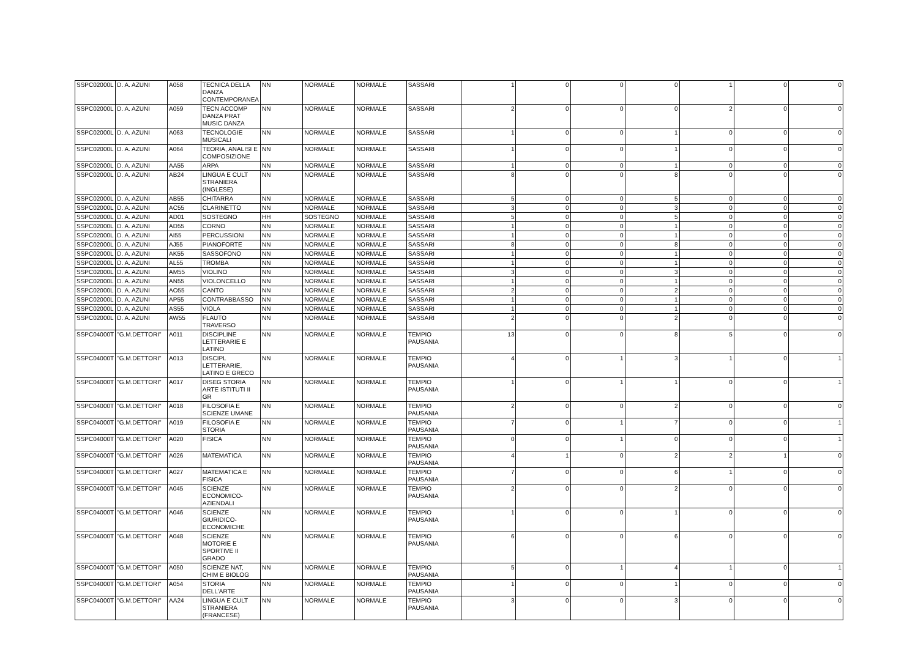| SSPC02000L | D. A. AZUNI | A058 | TECNICA DELLA DANZA CONTEMPORANEA | NN | NORMALE | NORMALE | SASSARI | 1 | 0 | 0 | 0 | 1 | 0 | 0 |
| SSPC02000L | D. A. AZUNI | A059 | TECN ACCOMP DANZA PRAT MUSIC DANZA | NN | NORMALE | NORMALE | SASSARI | 2 | 0 | 0 | 0 | 2 | 0 | 0 |
| SSPC02000L | D. A. AZUNI | A063 | TECNOLOGIE MUSICALI | NN | NORMALE | NORMALE | SASSARI | 1 | 0 | 0 | 1 | 0 | 0 | 0 |
| SSPC02000L | D. A. AZUNI | A064 | TEORIA, ANALISI E COMPOSIZIONE | NN | NORMALE | NORMALE | SASSARI | 1 | 0 | 0 | 1 | 0 | 0 | 0 |
| SSPC02000L | D. A. AZUNI | AA55 | ARPA | NN | NORMALE | NORMALE | SASSARI | 1 | 0 | 0 | 1 | 0 | 0 | 0 |
| SSPC02000L | D. A. AZUNI | AB24 | LINGUA E CULT STRANIERA (INGLESE) | NN | NORMALE | NORMALE | SASSARI | 8 | 0 | 0 | 8 | 0 | 0 | 0 |
| SSPC02000L | D. A. AZUNI | AB55 | CHITARRA | NN | NORMALE | NORMALE | SASSARI | 5 | 0 | 0 | 5 | 0 | 0 | 0 |
| SSPC02000L | D. A. AZUNI | AC55 | CLARINETTO | NN | NORMALE | NORMALE | SASSARI | 3 | 0 | 0 | 3 | 0 | 0 | 0 |
| SSPC02000L | D. A. AZUNI | AD01 | SOSTEGNO | HH | SOSTEGNO | NORMALE | SASSARI | 5 | 0 | 0 | 5 | 0 | 0 | 0 |
| SSPC02000L | D. A. AZUNI | AD55 | CORNO | NN | NORMALE | NORMALE | SASSARI | 1 | 0 | 0 | 1 | 0 | 0 | 0 |
| SSPC02000L | D. A. AZUNI | AI55 | PERCUSSIONI | NN | NORMALE | NORMALE | SASSARI | 1 | 0 | 0 | 1 | 0 | 0 | 0 |
| SSPC02000L | D. A. AZUNI | AJ55 | PIANOFORTE | NN | NORMALE | NORMALE | SASSARI | 8 | 0 | 0 | 8 | 0 | 0 | 0 |
| SSPC02000L | D. A. AZUNI | AK55 | SASSOFONO | NN | NORMALE | NORMALE | SASSARI | 1 | 0 | 0 | 1 | 0 | 0 | 0 |
| SSPC02000L | D. A. AZUNI | AL55 | TROMBA | NN | NORMALE | NORMALE | SASSARI | 1 | 0 | 0 | 1 | 0 | 0 | 0 |
| SSPC02000L | D. A. AZUNI | AM55 | VIOLINO | NN | NORMALE | NORMALE | SASSARI | 3 | 0 | 0 | 3 | 0 | 0 | 0 |
| SSPC02000L | D. A. AZUNI | AN55 | VIOLONCELLO | NN | NORMALE | NORMALE | SASSARI | 1 | 0 | 0 | 1 | 0 | 0 | 0 |
| SSPC02000L | D. A. AZUNI | AO55 | CANTO | NN | NORMALE | NORMALE | SASSARI | 2 | 0 | 0 | 2 | 0 | 0 | 0 |
| SSPC02000L | D. A. AZUNI | AP55 | CONTRABBASSO | NN | NORMALE | NORMALE | SASSARI | 1 | 0 | 0 | 1 | 0 | 0 | 0 |
| SSPC02000L | D. A. AZUNI | AS55 | VIOLA | NN | NORMALE | NORMALE | SASSARI | 1 | 0 | 0 | 1 | 0 | 0 | 0 |
| SSPC02000L | D. A. AZUNI | AW55 | FLAUTO TRAVERSO | NN | NORMALE | NORMALE | SASSARI | 2 | 0 | 0 | 2 | 0 | 0 | 0 |
| SSPC04000T | "G.M.DETTORI" | A011 | DISCIPLINE LETTERARIE E LATINO | NN | NORMALE | NORMALE | TEMPIO PAUSANIA | 13 | 0 | 0 | 8 | 5 | 0 | 0 |
| SSPC04000T | "G.M.DETTORI" | A013 | DISCIPL LETTERARIE, LATINO E GRECO | NN | NORMALE | NORMALE | TEMPIO PAUSANIA | 4 | 0 | 1 | 3 | 1 | 0 | 1 |
| SSPC04000T | "G.M.DETTORI" | A017 | DISEG STORIA ARTE ISTITUTI II GR | NN | NORMALE | NORMALE | TEMPIO PAUSANIA | 1 | 0 | 1 | 1 | 0 | 0 | 1 |
| SSPC04000T | "G.M.DETTORI" | A018 | FILOSOFIA E SCIENZE UMANE | NN | NORMALE | NORMALE | TEMPIO PAUSANIA | 2 | 0 | 0 | 2 | 0 | 0 | 0 |
| SSPC04000T | "G.M.DETTORI" | A019 | FILOSOFIA E STORIA | NN | NORMALE | NORMALE | TEMPIO PAUSANIA | 7 | 0 | 1 | 7 | 0 | 0 | 1 |
| SSPC04000T | "G.M.DETTORI" | A020 | FISICA | NN | NORMALE | NORMALE | TEMPIO PAUSANIA | 0 | 0 | 1 | 0 | 0 | 0 | 1 |
| SSPC04000T | "G.M.DETTORI" | A026 | MATEMATICA | NN | NORMALE | NORMALE | TEMPIO PAUSANIA | 4 | 1 | 0 | 2 | 2 | 1 | 0 |
| SSPC04000T | "G.M.DETTORI" | A027 | MATEMATICA E FISICA | NN | NORMALE | NORMALE | TEMPIO PAUSANIA | 7 | 0 | 0 | 6 | 1 | 0 | 0 |
| SSPC04000T | "G.M.DETTORI" | A045 | SCIENZE ECONOMICO-AZIENDALI | NN | NORMALE | NORMALE | TEMPIO PAUSANIA | 2 | 0 | 0 | 2 | 0 | 0 | 0 |
| SSPC04000T | "G.M.DETTORI" | A046 | SCIENZE GIURIDICO-ECONOMICHE | NN | NORMALE | NORMALE | TEMPIO PAUSANIA | 1 | 0 | 0 | 1 | 0 | 0 | 0 |
| SSPC04000T | "G.M.DETTORI" | A048 | SCIENZE MOTORIE E SPORTIVE II GRADO | NN | NORMALE | NORMALE | TEMPIO PAUSANIA | 6 | 0 | 0 | 6 | 0 | 0 | 0 |
| SSPC04000T | "G.M.DETTORI" | A050 | SCIENZE NAT, CHIM E BIOLOG | NN | NORMALE | NORMALE | TEMPIO PAUSANIA | 5 | 0 | 1 | 4 | 1 | 0 | 1 |
| SSPC04000T | "G.M.DETTORI" | A054 | STORIA DELL'ARTE | NN | NORMALE | NORMALE | TEMPIO PAUSANIA | 1 | 0 | 0 | 1 | 0 | 0 | 0 |
| SSPC04000T | "G.M.DETTORI" | AA24 | LINGUA E CULT STRANIERA (FRANCESE) | NN | NORMALE | NORMALE | TEMPIO PAUSANIA | 3 | 0 | 0 | 3 | 0 | 0 | 0 |